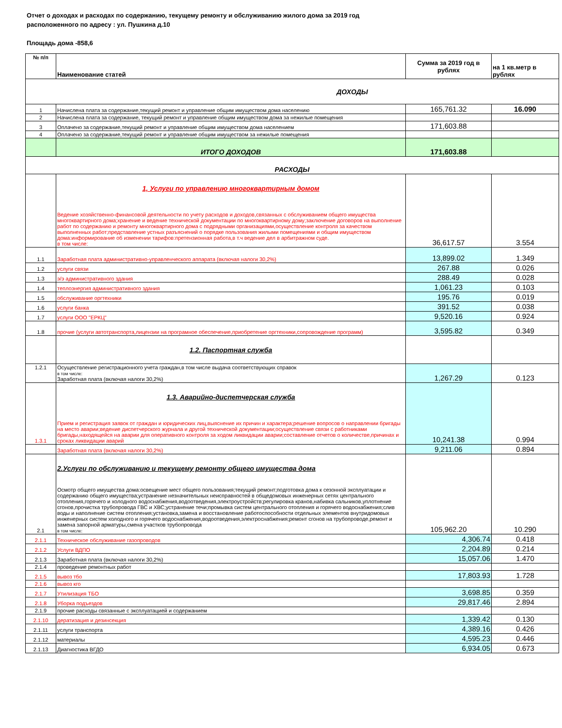Отчет о доходах и расходах по содержанию, текущему ремонту и обслуживанию жилого дома за 2019 год
расположенного по адресу : ул. Пушкина д.10
Площадь дома -858,6
| № п/п | Наименование статей | Сумма за 2019 год в рублях | на 1 кв.метр в рублях |
| --- | --- | --- | --- |
| ДОХОДЫ | | | |
| 1 | Начислена плата за содержание,текущий ремонт и управление общим имуществом дома населению | 165,761.32 | 16.090 |
| 2 | Начислена плата за содержание, текущий ремонт и управление общим имуществом дома за нежилые помещения | | |
| 3 | Оплачено за содержание,текущий ремонт и управление общим имуществом дома населением | 171,603.88 | |
| 4 | Оплачено за содержание,текущий ремонт и управление общим имуществом за нежилые помещения | | |
| | ИТОГО ДОХОДОВ | 171,603.88 | |
| РАСХОДЫ | | | |
| | 1, Услуги по управлению многоквартирным домом Ведение хозяйственно-финансовой деятельности по учету расходов и доходов,связанных с обслуживанием общего имущества многоквартирного дома;хранение и ведение технической документации по многоквартирному дому;заключение договоров на выполнение работ по содержанию и ремонту многоквартирного дома с подрядными организациями,осуществление контроля за качеством выполненных работ;представление устных разъяснений о порядке пользования жилыми помещениями и общим имуществом дома:информирование об изменении тарифов:претензионная работа,в т.ч ведение дел в арбитражном суде. в том числе: | 36,617.57 | 3.554 |
| 1.1 | Заработная плата административно-управленческого аппарата (включая налоги 30,2%) | 13,899.02 | 1.349 |
| 1.2 | услуги связи | 267.88 | 0.026 |
| 1.3 | э/э административного здания | 288.49 | 0.028 |
| 1.4 | теплоэнергия административного здания | 1,061.23 | 0.103 |
| 1.5 | обслуживание оргтехники | 195.76 | 0.019 |
| 1.6 | услуги банка | 391.52 | 0.038 |
| 1.7 | услуги ООО "ЕРКЦ" | 9,520.16 | 0.924 |
| 1.8 | прочие (услуги автотранспорта,лицензии на програмное обеспечение,приобретение оргтехники,сопровождение программ) | 3,595.82 | 0.349 |
| | 1.2. Паспортная служба | | |
| 1.2.1 | Осуществление регистрационного учета граждан,в том числе выдача соответствующих справок в том числе: Заработная плата (включая налоги 30,2%) | 1,267.29 | 0.123 |
| 1.3.1 | 1.3. Аварийно-диспетчерская служба Прием и регистрация заявок от граждан и юридических лиц,выяснение их причин и характера;решение вопросов о направлении бригады на место аварии;ведение диспетчерского журнала и другой технической документации;осуществление связи с работниками бригады,находящейся на аварии для оперативного контроля за ходом ликвидации аварии;составление отчетов о количестве,причинах и сроках ликвидации аварий | 10,241.38 | 0.994 |
| | Заработная плата (включая налоги 30,2%) | 9,211.06 | 0.894 |
| 2.1 | 2.Услуги по обслуживанию и текущему ремонту общего имущества дома Осмотр общего имущества дома:освещение мест общего пользования;текущий ремонт;подготовка дома к сезонной эксплуатации и содержанию общего имущества;устранение незначительных неисправностей в общедомовых инженерных сетях центрального отопления,горячего и холодного водоснабжения,водоотведения,электроустройств;регулировка кранов,набивка сальников,уплотнение сгонов,прочистка трубопровода ГВС и ХВС;устранение течи;промывка систем центрального отопления и горячего водоснабжения;слив воды и наполнение систем отопления;установка,замена и восстановление работоспособности отдельных элементов внутридомовых инженерных систем холодного и горячего водоснабжения,водоотведения,электроснабжения;ремонт сгонов на трубопроводе,ремонт и замена запорной арматуры,смена участков трубопровода в том числе: | 105,962.20 | 10.290 |
| 2.1.1 | Техническое обслуживание газопроводов | 4,306.74 | 0.418 |
| 2.1.2 | Услуги ВДПО | 2,204.89 | 0.214 |
| 2.1.3 | Заработная плата (включая налоги 30,2%) | 15,057.06 | 1.470 |
| 2.1.4 | проведение ремонтных работ | | |
| 2.1.5 | вывоз тбо | 17,803.93 | 1.728 |
| 2.1.6 | вывоз кго | | |
| 2.1.7 | Утилизация ТБО | 3,698.85 | 0.359 |
| 2.1.8 | Уборка подъездов | 29,817.46 | 2.894 |
| 2.1.9 | прочие расходы связанные с эксплуатацией и содержанием | | |
| 2.1.10 | дератизация и дезинсекция | 1,339.42 | 0.130 |
| 2.1.11 | услуги транспорта | 4,389.16 | 0.426 |
| 2.1.12 | материалы | 4,595.23 | 0.446 |
| 2.1.13 | Диагностика ВГДО | 6,934.05 | 0.673 |